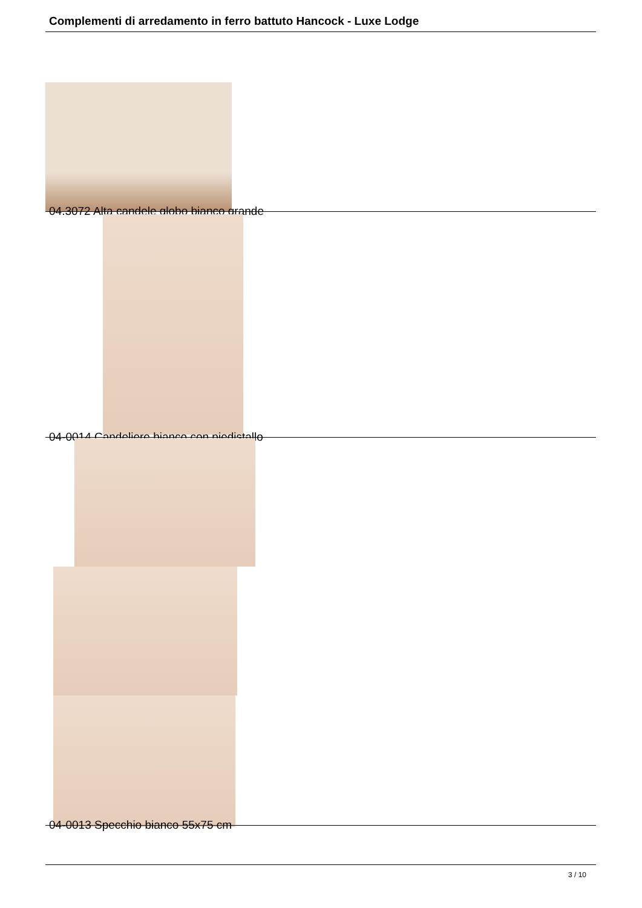Complementi di arredamento in ferro battuto Hancock - Luxe Lodge
04.3072 Alta candele globo bianco grande
04-0014 Candeliere bianco con piedistallo
04-0013 Specchio bianco 55x75 cm
3 / 10